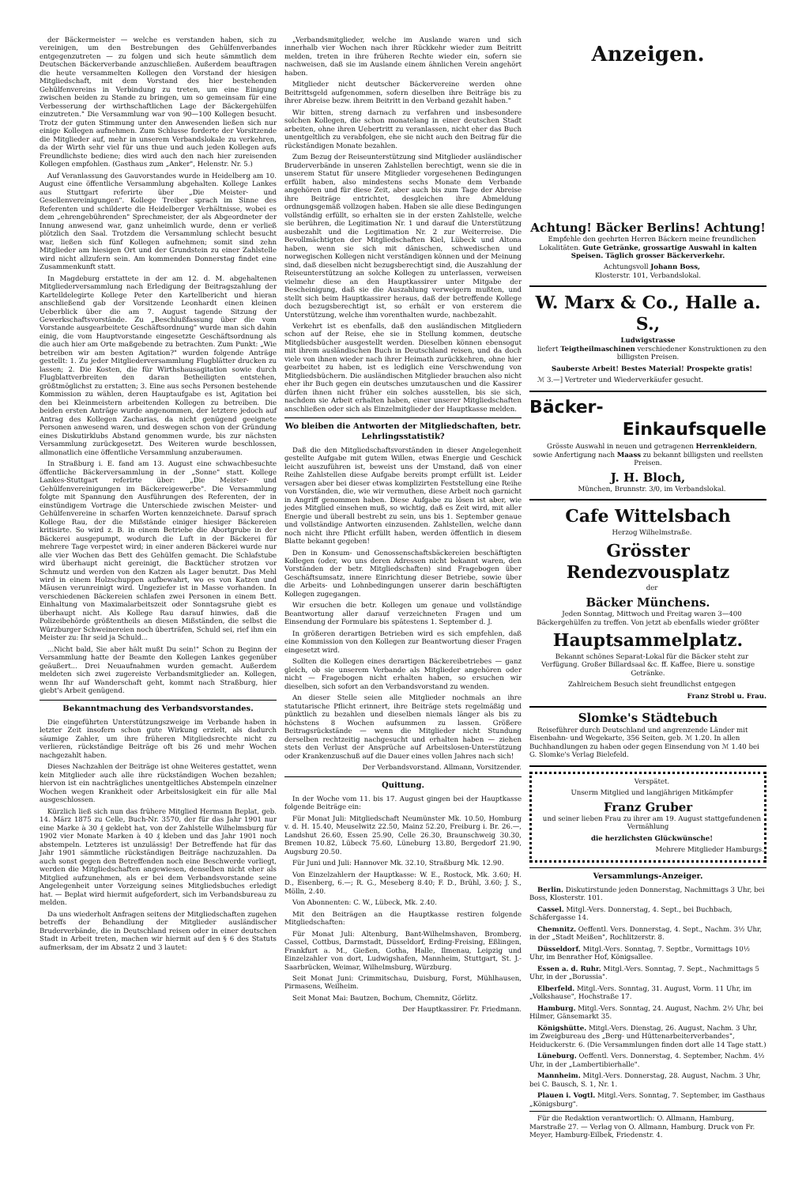der Bäckermeister — welche es verstanden haben, sich zu vereinigen, um den Bestrebungen des Gehülfenverbandes entgegenzutreten — zu folgen und sich heute sämmtlich dem Deutschen Bäckerverbande anzuschließen. Außerdem beauftragen die heute versammelten Kollegen den Vorstand der hiesigen Mitgliedschaft, mit dem Vorstand des hier bestehenden Gehülfenvereins in Verbindung zu treten, um eine Einigung zwischen beiden zu Stande zu bringen, um so gemeinsam für eine Verbesserung der wirthschaftlichen Lage der Bäckergehülfen einzutreten." Die Versammlung war von 90—100 Kollegen besucht. Trotz der guten Stimmung unter den Anwesenden ließen sich nur einige Kollegen aufnehmen. Zum Schlusse forderte der Vorsitzende die Mitglieder auf, mehr in unserem Verbandslokale zu verkehren, da der Wirth sehr viel für uns thue und auch jeden Kollegen aufs Freundlichste bediene; dies wird auch den nach hier zureisenden Kollegen empfohlen. (Gasthaus zum „Anker", Helenstr. Nr. 5.)
Auf Veranlassung des Gauvorstandes wurde in Heidelberg am 10. August eine öffentliche Versammlung abgehalten. Kollege Lankes aus Stuttgart referirte über „Die Meister- und Gesellenvereinigungen". Kollege Treiber sprach im Sinne des Referenten und schilderte die Heidelberger Verhältnisse, wobei es dem „ehrengebührenden" Sprechmeister, der als Abgeordneter der Innung anwesend war, ganz unheimlich wurde, denn er verließ plötzlich den Saal. Trotzdem die Versammlung schlecht besucht war, ließen sich fünf Kollegen aufnehmen; somit sind zehn Mitglieder am hiesigen Ort und der Grundstein zu einer Zahlstelle wird nicht allzufern sein. Am kommenden Donnerstag findet eine Zusammenkunft statt.
In Magdeburg erstattete in der am 12. d. M. abgehaltenen Mitgliederversammlung nach Erledigung der Beitragszahlung der Kartelldelegirte Kollege Peter den Kartellbericht und hieran anschließend gab der Vorsitzende Leonhardt einen kleinen Ueberblick über die am 7. August tagende Sitzung der Gewerkschaftsvorstände. Zu „Beschlußfassung über die vom Vorstande ausgearbeitete Geschäftsordnung" wurde man sich dahin einig, die vom Hauptvorstande eingesetzte Geschäftsordnung als die auch hier am Orte maßgebende zu betrachten. Zum Punkt: „Wie betreiben wir am besten Agitation?" wurden folgende Anträge gestellt: 1. Zu jeder Mitgliederversammlung Flugblätter drucken zu lassen; 2. Die Kosten, die für Wirthshausagitation sowie durch Flugblattverbreiten den daran Betheiligten entstehen, größtmöglichst zu erstatten; 3. Eine aus sechs Personen bestehende Kommission zu wählen, deren Hauptaufgabe es ist, Agitation bei den bei Kleinmeistern arbeitenden Kollegen zu betreiben. Die beiden ersten Anträge wurde angenommen, der letztere jedoch auf Antrag des Kollegen Zacharias, da nicht genügend geeignete Personen anwesend waren, und deswegen schon von der Gründung eines Diskutirklubs Abstand genommen wurde, bis zur nächsten Versammlung zurückgesetzt. Des Weiteren wurde beschlossen, allmonatlich eine öffentliche Versammlung anzuberaumen.
In Straßburg i. E. fand am 13. August eine schwachbesuchte öffentliche Bäckerversammlung in der „Sonne" statt. Kollege Lankes-Stuttgart referirte über: „Die Meister- und Gehülfenvereinigungen im Bäckereigewerbe". Die Versammlung folgte mit Spannung den Ausführungen des Referenten, der in einstündigem Vortrage die Unterschiede zwischen Meister- und Gehülfenvereine in scharfen Worten kennzeichnete. Darauf sprach Kollege Rau, der die Mißstände einiger hiesiger Bäckereien kritisirte. So wird z. B. in einem Betriebe die Abortgrube in der Bäckerei ausgepumpt, wodurch die Luft in der Bäckerei für mehrere Tage verpestet wird; in einer anderen Bäckerei wurde nur alle vier Wochen das Bett des Gehülfen gemacht. Die Schlafstube wird überhaupt nicht gereinigt, die Backtücher strotzen vor Schmutz und werden von den Katzen als Lager benutzt. Das Mehl wird in einem Holzschuppen aufbewahrt, wo es von Katzen und Mäusen verunreinigt wird. Ungeziefer ist in Masse vorhanden. In verschiedenen Bäckereien schlafen zwei Personen in einem Bett. Einhaltung von Maximalarbeitszeit oder Sonntagsruhe giebt es überhaupt nicht. Als Kollege Rau darauf hinwies, daß die Polizeibehörde größtentheils an diesen Mißständen, die selbst die Würzburger Schweinereien noch überträfen, Schuld sei, rief ihm ein Meister zu: Ihr seid ja Schuld...
...Nicht bald, Sie aber hält mußt Du sein!" Schon zu Beginn der Versammlung hatte der Beamte den Kollegen Lankes gegenüber geäußert... Drei Neuaufnahmen wurden gemacht. Außerdem meldeten sich zwei zugereiste Verbandsmitglieder an. Kollegen, wenn Ihr auf Wanderschaft geht, kommt nach Straßburg, hier giebt's Arbeit genügend.
Bekanntmachung des Verbandsvorstandes.
Die eingeführten Unterstützungszweige im Verbande haben in letzter Zeit insofern schon gute Wirkung erzielt, als dadurch säumige Zahler, um ihre früheren Mitgliedsrechte nicht zu verlieren, rückständige Beiträge oft bis 26 und mehr Wochen nachgezahlt haben.
Dieses Nachzahlen der Beiträge ist ohne Weiteres gestattet, wenn kein Mitglieder auch alle ihre rückständigen Wochen bezahlen; hiervon ist ein nachträgliches unentgeltliches Abstempeln einzelner Wochen wegen Krankheit oder Arbeitslosigkeit ein für alle Mal ausgeschlossen.
Kürzlich ließ sich nun das frühere Mitglied Hermann Beplat, geb. 14. März 1875 zu Celle, Buch-Nr. 3570, der für das Jahr 1901 nur eine Marke à 30 ₰ geklebt hat, von der Zahlstelle Wilhelmsburg für 1902 vier Monate Marken à 40 ₰ kleben und das Jahr 1901 noch abstempeln. Letzteres ist unzulässig! Der Betreffende hat für das Jahr 1901 sämmtliche rückständigen Beiträge nachzuzahlen. Da auch sonst gegen den Betreffenden noch eine Beschwerde vorliegt, werden die Mitgliedschaften angewiesen, denselben nicht eher als Mitglied aufzunehmen, als er bei dem Verbandsvorstande seine Angelegenheit unter Vorzeigung seines Mitgliedsbuches erledigt hat. — Beplat wird hiermit aufgefordert, sich im Verbandsbureau zu melden.
Da uns wiederholt Anfragen seitens der Mitgliedschaften zugehen betreffs der Behandlung der Mitglieder ausländischer Bruderverbände, die in Deutschland reisen oder in einer deutschen Stadt in Arbeit treten, machen wir hiermit auf den § 6 des Statuts aufmerksam, der im Absatz 2 und 3 lautet:
„Verbandsmitglieder, welche im Auslande waren und sich innerhalb vier Wochen nach ihrer Rückkehr wieder zum Beitritt melden, treten in ihre früheren Rechte wieder ein, sofern sie nachweisen, daß sie im Auslande einem ähnlichen Verein angehört haben.
Mitglieder nicht deutscher Bäckervereine werden ohne Beitrittsgeld aufgenommen, sofern dieselben ihre Beiträge bis zu ihrer Abreise bezw. ihrem Beitritt in den Verband gezahlt haben."
Wir bitten, streng darnach zu verfahren und insbesondere solchen Kollegen, die schon monatelang in einer deutschen Stadt arbeiten, ohne ihren Uebertritt zu veranlassen, nicht eher das Buch unentgeltlich zu verabfolgen, ehe sie nicht auch den Beitrag für die rückständigen Monate bezahlen.
Zum Bezug der Reiseunterstützung sind Mitglieder ausländischer Bruderverbände in unseren Zahlstellen berechtigt, wenn sie die in unserem Statut für unsere Mitglieder vorgesehenen Bedingungen erfüllt haben, also mindestens sechs Monate dem Verbande angehören und für diese Zeit, aber auch bis zum Tage der Abreise ihre Beiträge entrichtet, desgleichen ihre Abmeldung ordnungsgemäß vollzogen haben. Haben sie alle diese Bedingungen vollständig erfüllt, so erhalten sie in der ersten Zahlstelle, welche sie berühren, die Legitimation Nr. 1 und darauf die Unterstützung ausbezahlt und die Legitimation Nr. 2 zur Weiterreise. Die Bevollmächtigten der Mitgliedschaften Kiel, Lübeck und Altona haben, wenn sie sich mit dänischen, schwedischen und norwegischen Kollegen nicht verständigen können und der Meinung sind, daß dieselben nicht bezugsberechtigt sind, die Auszahlung der Reiseunterstützung an solche Kollegen zu unterlassen, verweisen vielmehr diese an den Hauptkassirer unter Mitgabe der Bescheinigung, daß sie die Auszahlung verweigern mußten, und stellt sich beim Hauptkassirer heraus, daß der betreffende Kollege doch bezugsberechtigt ist, so erhält er von ersterem die Unterstützung, welche ihm vorenthalten wurde, nachbezahlt.
Verkehrt ist es ebenfalls, daß den ausländischen Mitgliedern schon auf der Reise, ehe sie in Stellung kommen, deutsche Mitgliedsbücher ausgestellt werden. Dieselben können ebensogut mit ihrem ausländischen Buch in Deutschland reisen, und da doch viele von ihnen wieder nach ihrer Heimath zurückkehren, ohne hier gearbeitet zu haben, ist es lediglich eine Verschwendung von Mitgliedsbüchern. Die ausländischen Mitglieder brauchen also nicht eher ihr Buch gegen ein deutsches umzutauschen und die Kassirer dürfen ihnen nicht früher ein solches ausstellen, bis sie sich, nachdem sie Arbeit erhalten haben, einer unserer Mitgliedschaften anschließen oder sich als Einzelmitglieder der Hauptkasse melden.
Wo bleiben die Antworten der Mitgliedschaften, betr. Lehrlingsstatistik?
Daß die den Mitgliedschaftsvorständen in dieser Angelegenheit gestellte Aufgabe mit gutem Willen, etwas Energie und Geschick leicht auszuführen ist, beweist uns der Umstand, daß von einer Reihe Zahlstellen diese Aufgabe bereits prompt erfüllt ist. Leider versagen aber bei dieser etwas komplizirten Feststellung eine Reihe von Vorständen, die, wie wir vermuthen, diese Arbeit noch garnicht in Angriff genommen haben. Diese Aufgabe zu lösen ist aber, wie jedes Mitglied einsehen muß, so wichtig, daß es Zeit wird, mit aller Energie und überall bestrebt zu sein, uns bis 1. September genaue und vollständige Antworten einzusenden. Zahlstellen, welche dann noch nicht ihre Pflicht erfüllt haben, werden öffentlich in diesem Blatte bekannt gegeben!
Den in Konsum- und Genossenschaftsbäckereien beschäftigten Kollegen (oder, wo uns deren Adressen nicht bekannt waren, den Vorständen der betr. Mitgliedschaften) sind Fragebogen über Geschäftsumsatz, innere Einrichtung dieser Betriebe, sowie über die Arbeits- und Lohnbedingungen unserer darin beschäftigten Kollegen zugegangen.
Wir ersuchen die betr. Kollegen um genaue und vollständige Beantwortung aller darauf verzeichneten Fragen und um Einsendung der Formulare bis spätestens 1. September d. J.
In größeren derartigen Betrieben wird es sich empfehlen, daß eine Kommission von den Kollegen zur Beantwortung dieser Fragen eingesetzt wird.
Sollten die Kollegen eines derartigen Bäckereibetriebes — ganz gleich, ob sie unserem Verbande als Mitglieder angehören oder nicht — Fragebogen nicht erhalten haben, so ersuchen wir dieselben, sich sofort an den Verbandsvorstand zu wenden.
An dieser Stelle seien alle Mitglieder nochmals an ihre statutarische Pflicht erinnert, ihre Beiträge stets regelmäßig und pünktlich zu bezahlen und dieselben niemals länger als bis zu höchstens 8 Wochen aufsummen zu lassen. Größere Beitragsrückstände — wenn die Mitglieder nicht Stundung derselben rechtzeitig nachgesucht und erhalten haben — ziehen stets den Verlust der Ansprüche auf Arbeitslosen-Unterstützung oder Krankenzuschuß auf die Dauer eines vollen Jahres nach sich!
Der Verbandsvorstand. Allmann, Vorsitzender.
Quittung.
In der Woche vom 11. bis 17. August gingen bei der Hauptkasse folgende Beiträge ein:
Für Monat Juli: Mitgliedschaft Neumünster Mk. 10.50, Homburg v. d. H. 15.40, Meuselwitz 22.50, Mainz 52.20, Freiburg i. Br. 26.—, Landshut 26.60, Essen 25.90, Celle 26.30, Braunschweig 30.30, Bremen 10.82, Lübeck 75.60, Lüneburg 13.80, Bergedorf 21.90, Augsburg 20.50.
Für Juni und Juli: Hannover Mk. 32.10, Straßburg Mk. 12.90.
Von Einzelzahlern der Hauptkasse: W. E., Rostock, Mk. 3.60; H. D., Eisenberg, 6.—; R. G., Meseberg 8.40; F. D., Brühl, 3.60; J. S., Mölln, 2.40.
Von Abonnenten: C. W., Lübeck, Mk. 2.40.
Mit den Beiträgen an die Hauptkasse restiren folgende Mitgliedschaften:
Für Monat Juli: Altenburg, Bant-Wilhelmshaven, Bromberg, Cassel, Cottbus, Darmstadt, Düsseldorf, Erding-Freising, Eßlingen, Frankfurt a. M., Gießen, Gotha, Halle, Ilmenau, Leipzig und Einzelzahler von dort, Ludwigshafen, Mannheim, Stuttgart, St. J.-Saarbrücken, Weimar, Wilhelmsburg, Würzburg.
Seit Monat Juni: Crimmitschau, Duisburg, Forst, Mühlhausen, Pirmasens, Weilheim.
Seit Monat Mai: Bautzen, Bochum, Chemnitz, Görlitz.
Der Hauptkassirer. Fr. Friedmann.
Anzeigen.
Achtung! Bäcker Berlins! Achtung!
Empfehle den geehrten Herren Bäckern meine freundlichen Lokalitäten. Gute Getränke, grossartige Auswahl in kalten Speisen. Täglich grosser Bäckerverkehr.
Achtungsvoll Johann Boss,
Klosterstr. 101, Verbandslokal.
W. Marx & Co., Halle a. S.,
Ludwigstrasse
liefert Teigtheilmaschinen verschiedener Konstruktionen zu den billigsten Preisen.
Sauberste Arbeit! Bestes Material! Prospekte gratis!
ℳ 3.—] Vertreter und Wiederverkäufer gesucht.
Bäcker-
Einkaufsquelle
Grösste Auswahl in neuen und getragenen Herrenkleidern, sowie Anfertigung nach Maass zu bekannt billigsten und reellsten Preisen.
J. H. Bloch,
München, Brunnstr. 3/0, im Verbandslokal.
Cafe Wittelsbach
Herzog Wilhelmstraße.
Grösster Rendezvousplatz
der
Bäcker Münchens.
Jeden Sonntag, Mittwoch und Freitag waren 3—400 Bäckergehülfen zu treffen. Von jetzt ab ebenfalls wieder größter
Hauptsammelplatz.
Bekannt schönes Separat-Lokal für die Bäcker steht zur Verfügung. Großer Billardsaal &c. ff. Kaffee, Biere u. sonstige Getränke.
Zahlreichem Besuch sieht freundlichst entgegen
Franz Strobl u. Frau.
Slomke's Städtebuch
Reiseführer durch Deutschland und angrenzende Länder mit Eisenbahn- und Wegekarte, 356 Seiten, geb. ℳ 1.20. In allen Buchhandlungen zu haben oder gegen Einsendung von ℳ 1.40 bei G. Slomke's Verlag Bielefeld.
Verspätet.
Unserm Mitglied und langjährigen Mitkämpfer
Franz Gruber
und seiner lieben Frau zu ihrer am 19. August stattgefundenen Vermählung
die herzlichsten Glückwünsche!
Mehrere Mitglieder Hamburgs.
Versammlungs-Anzeiger.
Berlin. Diskutirstunde jeden Donnerstag, Nachmittags 3 Uhr, bei Boss, Klosterstr. 101.
Cassel. Mitgl.-Vers. Donnerstag, 4. Sept., bei Buchbach, Schäfergasse 14.
Chemnitz. Oeffentl. Vers. Donnerstag, 4. Sept., Nachm. 3½ Uhr, in der „Stadt Meißen", Rochlitzerstr. 8.
Düsseldorf. Mitgl.-Vers. Sonntag, 7. Septbr., Vormittags 10½ Uhr, im Benrather Hof, Königsallee.
Essen a. d. Ruhr. Mitgl.-Vers. Sonntag, 7. Sept., Nachmittags 5 Uhr, in der „Borussia".
Elberfeld. Mitgl.-Vers. Sonntag, 31. August, Vorm. 11 Uhr, im „Volkshause", Hochstraße 17.
Hamburg. Mitgl.-Vers. Sonntag, 24. August, Nachm. 2½ Uhr, bei Hilmer, Gänsemarkt 35.
Königshütte. Mitgl.-Vers. Dienstag, 26. August, Nachm. 3 Uhr, im Zweigbureau des „Berg- und Hüttenarbeiterverbandes", Heiduckerstr. 6. (Die Versammlungen finden dort alle 14 Tage statt.)
Lüneburg. Oeffentl. Vers. Donnerstag, 4. September, Nachm. 4½ Uhr, in der „Lambertibierhalle".
Mannheim. Mitgl.-Vers. Donnerstag, 28. August, Nachm. 3 Uhr, bei C. Bausch, S. 1, Nr. 1.
Plauen i. Vogtl. Mitgl.-Vers. Sonntag, 7. September, im Gasthaus „Königsburg".
Für die Redaktion verantwortlich: O. Allmann, Hamburg, Marstraße 27. — Verlag von O. Allmann, Hamburg. Druck von Fr. Meyer, Hamburg-Eilbek, Friedenstr. 4.